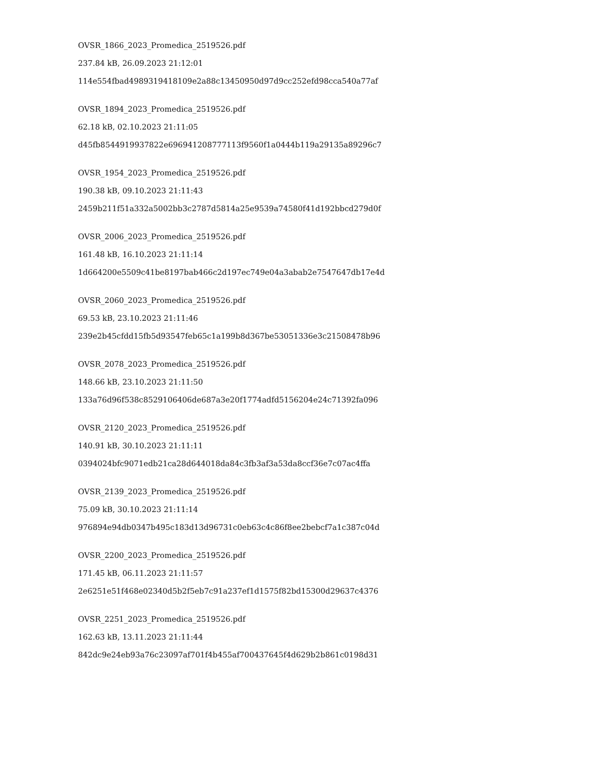OVSR_1866_2023_Promedica_2519526.pdf
237.84 kB, 26.09.2023 21:12:01
114e554fbad4989319418109e2a88c13450950d97d9cc252efd98cca540a77af
OVSR_1894_2023_Promedica_2519526.pdf
62.18 kB, 02.10.2023 21:11:05
d45fb8544919937822e696941208777113f9560f1a0444b119a29135a89296c7
OVSR_1954_2023_Promedica_2519526.pdf
190.38 kB, 09.10.2023 21:11:43
2459b211f51a332a5002bb3c2787d5814a25e9539a74580f41d192bbcd279d0f
OVSR_2006_2023_Promedica_2519526.pdf
161.48 kB, 16.10.2023 21:11:14
1d664200e5509c41be8197bab466c2d197ec749e04a3abab2e7547647db17e4d
OVSR_2060_2023_Promedica_2519526.pdf
69.53 kB, 23.10.2023 21:11:46
239e2b45cfdd15fb5d93547feb65c1a199b8d367be53051336e3c21508478b96
OVSR_2078_2023_Promedica_2519526.pdf
148.66 kB, 23.10.2023 21:11:50
133a76d96f538c8529106406de687a3e20f1774adfd5156204e24c71392fa096
OVSR_2120_2023_Promedica_2519526.pdf
140.91 kB, 30.10.2023 21:11:11
0394024bfc9071edb21ca28d644018da84c3fb3af3a53da8ccf36e7c07ac4ffa
OVSR_2139_2023_Promedica_2519526.pdf
75.09 kB, 30.10.2023 21:11:14
976894e94db0347b495c183d13d96731c0eb63c4c86f8ee2bebcf7a1c387c04d
OVSR_2200_2023_Promedica_2519526.pdf
171.45 kB, 06.11.2023 21:11:57
2e6251e51f468e02340d5b2f5eb7c91a237ef1d1575f82bd15300d29637c4376
OVSR_2251_2023_Promedica_2519526.pdf
162.63 kB, 13.11.2023 21:11:44
842dc9e24eb93a76c23097af701f4b455af700437645f4d629b2b861c0198d31